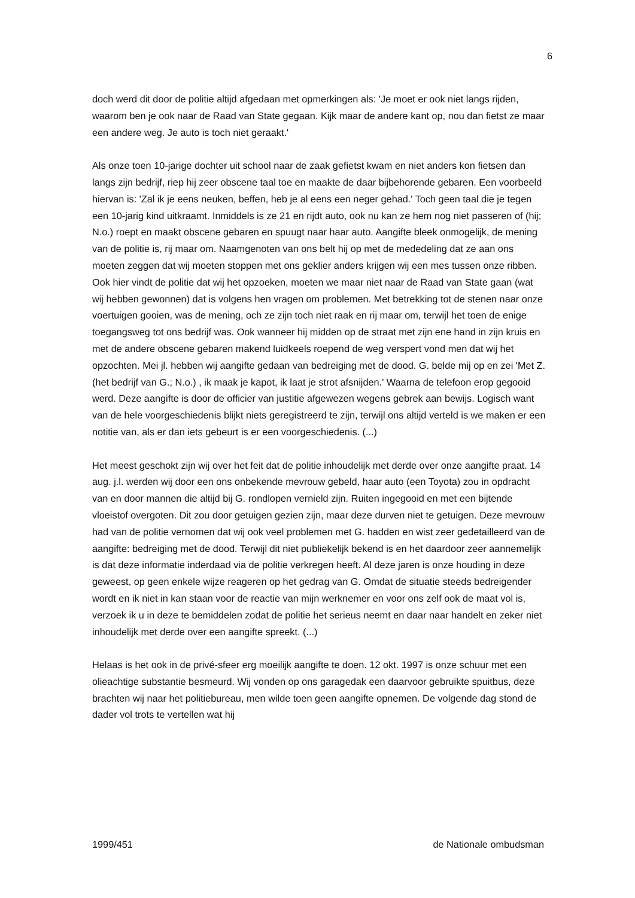6
doch werd dit door de politie altijd afgedaan met opmerkingen als: 'Je moet er ook niet langs rijden, waarom ben je ook naar de Raad van State gegaan. Kijk maar de andere kant op, nou dan fietst ze maar een andere weg. Je auto is toch niet geraakt.'
Als onze toen 10-jarige dochter uit school naar de zaak gefietst kwam en niet anders kon fietsen dan langs zijn bedrijf, riep hij zeer obscene taal toe en maakte de daar bijbehorende gebaren. Een voorbeeld hiervan is: 'Zal ik je eens neuken, beffen, heb je al eens een neger gehad.' Toch geen taal die je tegen een 10-jarig kind uitkraamt. Inmiddels is ze 21 en rijdt auto, ook nu kan ze hem nog niet passeren of (hij; N.o.) roept en maakt obscene gebaren en spuugt naar haar auto. Aangifte bleek onmogelijk, de mening van de politie is, rij maar om. Naamgenoten van ons belt hij op met de mededeling dat ze aan ons moeten zeggen dat wij moeten stoppen met ons geklier anders krijgen wij een mes tussen onze ribben. Ook hier vindt de politie dat wij het opzoeken, moeten we maar niet naar de Raad van State gaan (wat wij hebben gewonnen) dat is volgens hen vragen om problemen. Met betrekking tot de stenen naar onze voertuigen gooien, was de mening, och ze zijn toch niet raak en rij maar om, terwijl het toen de enige toegangsweg tot ons bedrijf was. Ook wanneer hij midden op de straat met zijn ene hand in zijn kruis en met de andere obscene gebaren makend luidkeels roepend de weg verspert vond men dat wij het opzochten. Mei jl. hebben wij aangifte gedaan van bedreiging met de dood. G. belde mij op en zei 'Met Z. (het bedrijf van G.; N.o.) , ik maak je kapot, ik laat je strot afsnijden.' Waarna de telefoon erop gegooid werd. Deze aangifte is door de officier van justitie afgewezen wegens gebrek aan bewijs. Logisch want van de hele voorgeschiedenis blijkt niets geregistreerd te zijn, terwijl ons altijd verteld is we maken er een notitie van, als er dan iets gebeurt is er een voorgeschiedenis. (...)
Het meest geschokt zijn wij over het feit dat de politie inhoudelijk met derde over onze aangifte praat. 14 aug. j.l. werden wij door een ons onbekende mevrouw gebeld, haar auto (een Toyota) zou in opdracht van en door mannen die altijd bij G. rondlopen vernield zijn. Ruiten ingegooid en met een bijtende vloeistof overgoten. Dit zou door getuigen gezien zijn, maar deze durven niet te getuigen. Deze mevrouw had van de politie vernomen dat wij ook veel problemen met G. hadden en wist zeer gedetailleerd van de aangifte: bedreiging met de dood. Terwijl dit niet publiekelijk bekend is en het daardoor zeer aannemelijk is dat deze informatie inderdaad via de politie verkregen heeft. Al deze jaren is onze houding in deze geweest, op geen enkele wijze reageren op het gedrag van G. Omdat de situatie steeds bedreigender wordt en ik niet in kan staan voor de reactie van mijn werknemer en voor ons zelf ook de maat vol is, verzoek ik u in deze te bemiddelen zodat de politie het serieus neemt en daar naar handelt en zeker niet inhoudelijk met derde over een aangifte spreekt. (...)
Helaas is het ook in de privé-sfeer erg moeilijk aangifte te doen. 12 okt. 1997 is onze schuur met een olieachtige substantie besmeurd. Wij vonden op ons garagedak een daarvoor gebruikte spuitbus, deze brachten wij naar het politiebureau, men wilde toen geen aangifte opnemen. De volgende dag stond de dader vol trots te vertellen wat hij
1999/451 de Nationale ombudsman